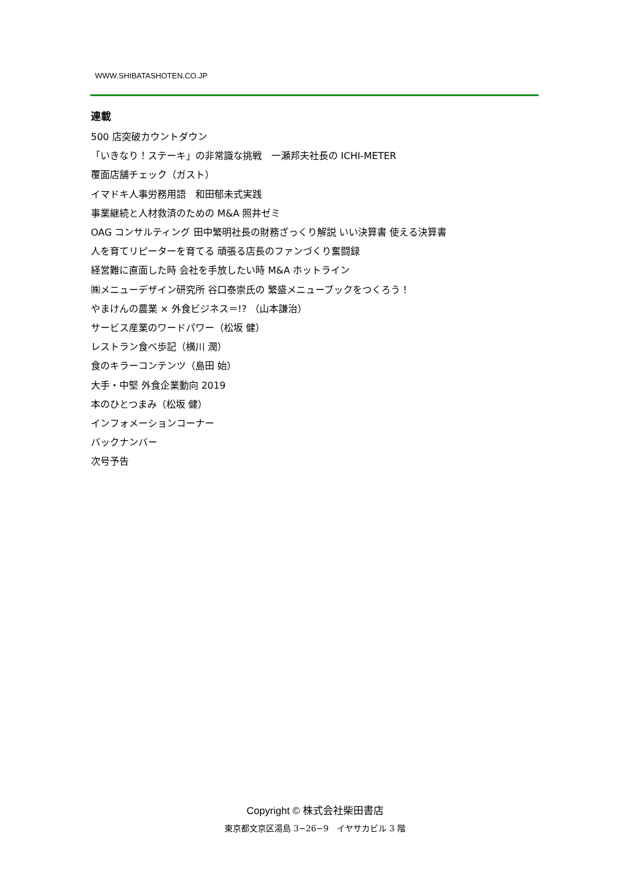WWW.SHIBATASHOTEN.CO.JP
連載
500 店突破カウントダウン
「いきなり！ステーキ」の非常識な挑戦　一瀬邦夫社長の ICHI-METER
覆面店舗チェック（ガスト）
イマドキ人事労務用語　和田郁未式実践
事業継続と人材救済のための M&A 照井ゼミ
OAG コンサルティング 田中繁明社長の財務ざっくり解説 いい決算書 使える決算書
人を育てリピーターを育てる 頑張る店長のファンづくり奮闘録
経営難に直面した時 会社を手放したい時 M&A ホットライン
㈱メニューデザイン研究所 谷口泰崇氏の 繁盛メニューブックをつくろう！
やまけんの農業 × 外食ビジネス＝!? （山本謙治）
サービス産業のワードパワー（松坂 健）
レストラン食べ歩記（横川 潤）
食のキラーコンテンツ（島田 始）
大手・中堅 外食企業動向 2019
本のひとつまみ（松坂 健）
インフォメーションコーナー
バックナンバー
次号予告
Copyright © 株式会社柴田書店
東京都文京区湯島 3−26−9　イヤサカビル 3 階